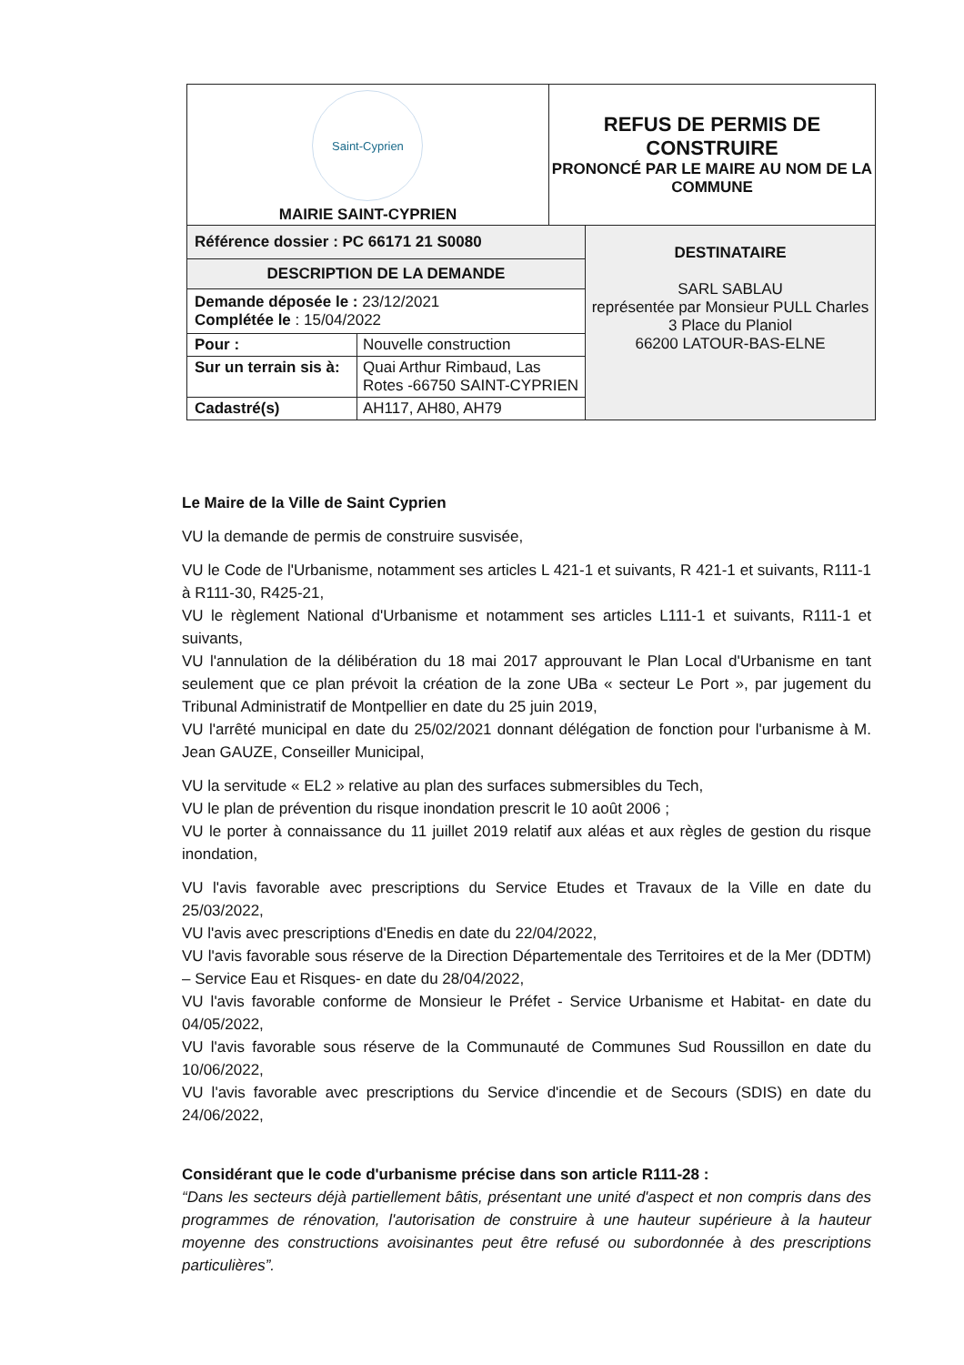| Saint-Cyprien MAIRIE SAINT-CYPRIEN | | REFUS DE PERMIS DE CONSTRUIRE PRONONCÉ PAR LE MAIRE AU NOM DE LA COMMUNE | |
| Référence dossier : PC 66171 21 S0080 | | | DESTINATAIRE SARL SABLAU représentée par Monsieur PULL Charles 3 Place du Planiol 66200 LATOUR-BAS-ELNE |
| DESCRIPTION DE LA DEMANDE | | | |
| Demande déposée le : 23/12/2021 Complétée le : 15/04/2022 | | | |
| Pour : | Nouvelle construction | | |
| Sur un terrain sis à: | Quai Arthur Rimbaud, Las Rotes -66750 SAINT-CYPRIEN | | |
| Cadastré(s) | AH117, AH80, AH79 | | |
Le Maire de la Ville de Saint Cyprien
VU la demande de permis de construire susvisée,
VU le Code de l'Urbanisme, notamment ses articles L 421-1 et suivants, R 421-1 et suivants, R111-1 à R111-30, R425-21,
VU le règlement National d'Urbanisme et notamment ses articles L111-1 et suivants, R111-1 et suivants,
VU l'annulation de la délibération du 18 mai 2017 approuvant le Plan Local d'Urbanisme en tant seulement que ce plan prévoit la création de la zone UBa « secteur Le Port », par jugement du Tribunal Administratif de Montpellier en date du 25 juin 2019,
VU l'arrêté municipal en date du 25/02/2021 donnant délégation de fonction pour l'urbanisme à M. Jean GAUZE, Conseiller Municipal,
VU la servitude « EL2 » relative au plan des surfaces submersibles du Tech,
VU le plan de prévention du risque inondation prescrit le 10 août 2006 ;
VU le porter à connaissance du 11 juillet 2019 relatif aux aléas et aux règles de gestion du risque inondation,
VU l'avis favorable avec prescriptions du Service Etudes et Travaux de la Ville en date du 25/03/2022,
VU l'avis avec prescriptions d'Enedis en date du 22/04/2022,
VU l'avis favorable sous réserve de la Direction Départementale des Territoires et de la Mer (DDTM) – Service Eau et Risques- en date du 28/04/2022,
VU l'avis favorable conforme de Monsieur le Préfet - Service Urbanisme et Habitat- en date du 04/05/2022,
VU l'avis favorable sous réserve de la Communauté de Communes Sud Roussillon en date du 10/06/2022,
VU l'avis favorable avec prescriptions du Service d'incendie et de Secours (SDIS) en date du 24/06/2022,
Considérant que le code d'urbanisme précise dans son article R111-28 :
“Dans les secteurs déjà partiellement bâtis, présentant une unité d'aspect et non compris dans des programmes de rénovation, l'autorisation de construire à une hauteur supérieure à la hauteur moyenne des constructions avoisinantes peut être refusé ou subordonnée à des prescriptions particulières”.